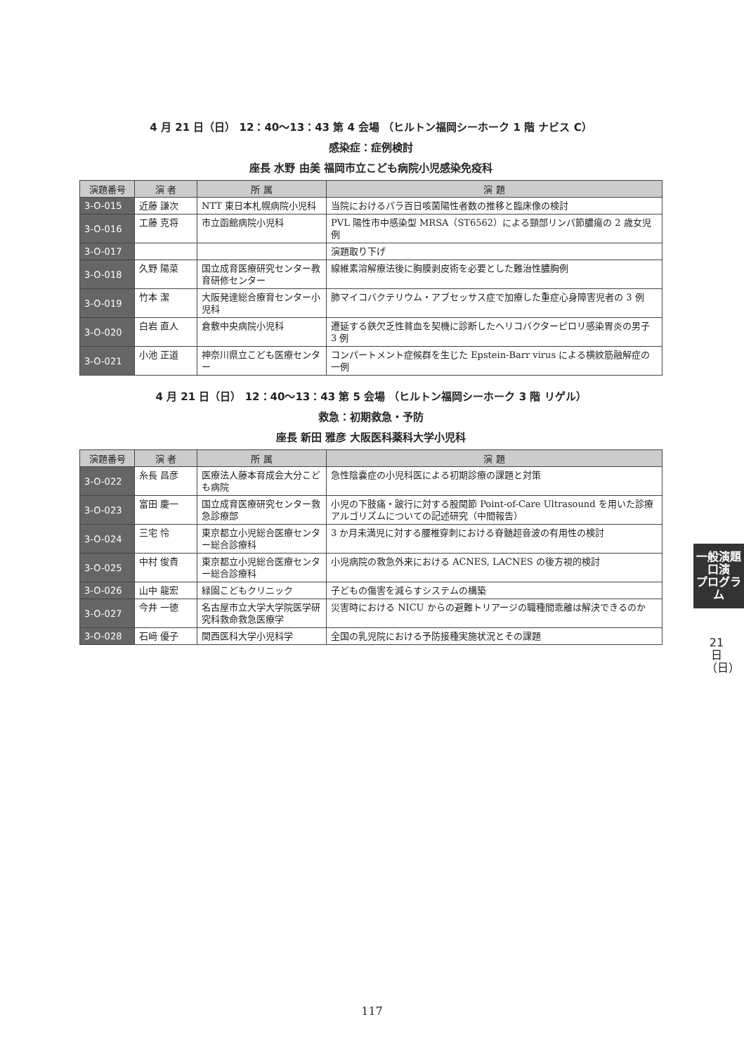4 月 21 日（日） 12：40〜13：43 第 4 会場 （ヒルトン福岡シーホーク 1 階 ナビス C）
感染症：症例検討
座長 水野 由美 福岡市立こども病院小児感染免疫科
| 演題番号 | 演 者 | 所 属 | 演 題 |
| --- | --- | --- | --- |
| 3-O-015 | 近藤 謙次 | NTT 東日本札幌病院小児科 | 当院におけるパラ百日咳菌陽性者数の推移と臨床像の検討 |
| 3-O-016 | 工藤 克将 | 市立函館病院小児科 | PVL 陽性市中感染型 MRSA（ST6562）による頸部リンパ節膿瘍の 2 歳女児例 |
| 3-O-017 | | | 演題取り下げ |
| 3-O-018 | 久野 陽菜 | 国立成育医療研究センター教育研修センター | 線維素溶解療法後に胸膜剥皮術を必要とした難治性膿胸例 |
| 3-O-019 | 竹本 潔 | 大阪発達総合療育センター小児科 | 肺マイコバクテリウム・アブセッサス症で加療した重症心身障害児者の 3 例 |
| 3-O-020 | 白岩 直人 | 倉敷中央病院小児科 | 遷延する鉄欠乏性貧血を契機に診断したヘリコバクターピロリ感染胃炎の男子 3 例 |
| 3-O-021 | 小池 正道 | 神奈川県立こども医療センター | コンパートメント症候群を生じた Epstein-Barr virus による横紋筋融解症の一例 |
4 月 21 日（日） 12：40〜13：43 第 5 会場 （ヒルトン福岡シーホーク 3 階 リゲル）
救急：初期救急・予防
座長 新田 雅彦 大阪医科薬科大学小児科
| 演題番号 | 演 者 | 所 属 | 演 題 |
| --- | --- | --- | --- |
| 3-O-022 | 糸長 昌彦 | 医療法人藤本育成会大分こども病院 | 急性陰嚢症の小児科医による初期診療の課題と対策 |
| 3-O-023 | 富田 慶一 | 国立成育医療研究センター救急診療部 | 小児の下肢痛・跛行に対する股関節 Point-of-Care Ultrasound を用いた診療アルゴリズムについての記述研究（中間報告） |
| 3-O-024 | 三宅 怜 | 東京都立小児総合医療センター総合診療科 | 3 か月未満児に対する腰椎穿刺における脊髄超音波の有用性の検討 |
| 3-O-025 | 中村 俊貴 | 東京都立小児総合医療センター総合診療科 | 小児病院の救急外来における ACNES, LACNES の後方視的検討 |
| 3-O-026 | 山中 龍宏 | 緑園こどもクリニック | 子どもの傷害を減らすシステムの構築 |
| 3-O-027 | 今井 一徳 | 名古屋市立大学大学院医学研究科救命救急医療学 | 災害時における NICU からの避難トリアージの職種間乖離は解決できるのか |
| 3-O-028 | 石﨑 優子 | 関西医科大学小児科学 | 全国の乳児院における予防接種実施状況とその課題 |
一般演題
口演
プログラム
21日（日）
117